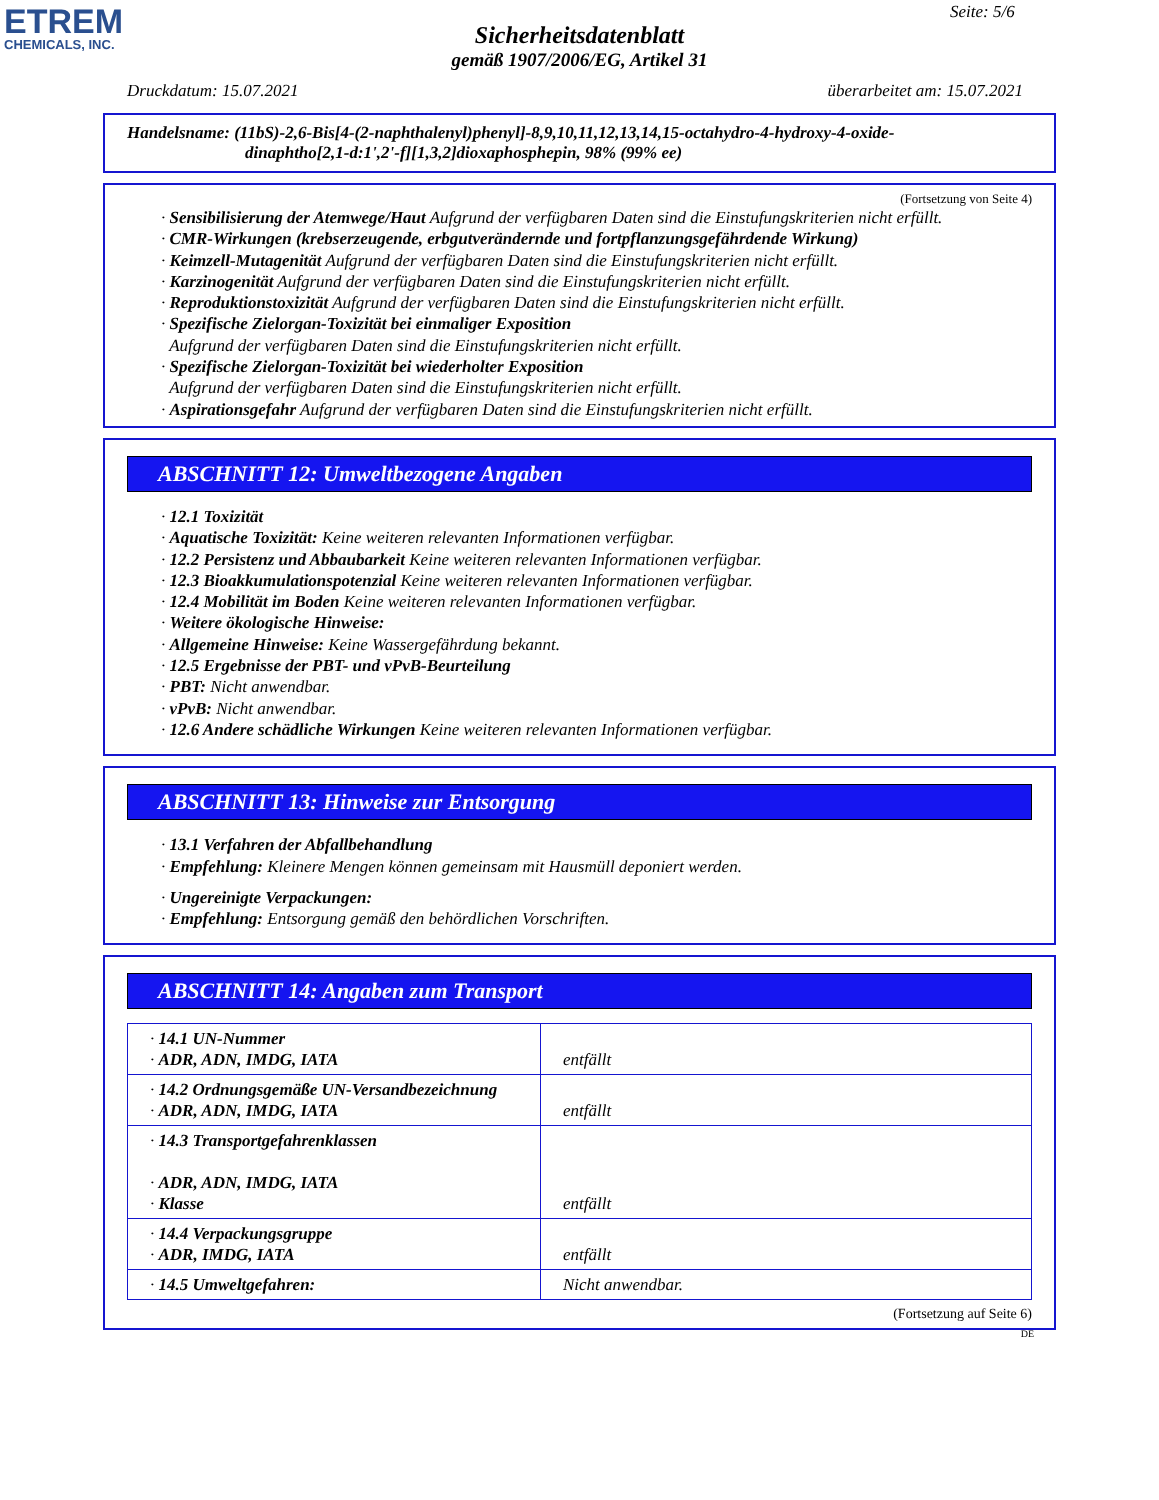ETREM
CHEMICALS, INC.
Seite: 5/6
Sicherheitsdatenblatt
gemäß 1907/2006/EG, Artikel 31
Druckdatum: 15.07.2021 überarbeitet am: 15.07.2021
Handelsname: (11bS)-2,6-Bis[4-(2-naphthalenyl)phenyl]-8,9,10,11,12,13,14,15-octahydro-4-hydroxy-4-oxide-
dinaphtho[2,1-d:1',2'-f][1,3,2]dioxaphosphepin, 98% (99% ee)
(Fortsetzung von Seite 4)
· Sensibilisierung der Atemwege/Haut Aufgrund der verfügbaren Daten sind die Einstufungskriterien nicht erfüllt.
· CMR-Wirkungen (krebserzeugende, erbgutverändernde und fortpflanzungsgefährdende Wirkung)
· Keimzell-Mutagenität Aufgrund der verfügbaren Daten sind die Einstufungskriterien nicht erfüllt.
· Karzinogenität Aufgrund der verfügbaren Daten sind die Einstufungskriterien nicht erfüllt.
· Reproduktionstoxizität Aufgrund der verfügbaren Daten sind die Einstufungskriterien nicht erfüllt.
· Spezifische Zielorgan-Toxizität bei einmaliger Exposition
Aufgrund der verfügbaren Daten sind die Einstufungskriterien nicht erfüllt.
· Spezifische Zielorgan-Toxizität bei wiederholter Exposition
Aufgrund der verfügbaren Daten sind die Einstufungskriterien nicht erfüllt.
· Aspirationsgefahr Aufgrund der verfügbaren Daten sind die Einstufungskriterien nicht erfüllt.
ABSCHNITT 12: Umweltbezogene Angaben
· 12.1 Toxizität
· Aquatische Toxizität: Keine weiteren relevanten Informationen verfügbar.
· 12.2 Persistenz und Abbaubarkeit Keine weiteren relevanten Informationen verfügbar.
· 12.3 Bioakkumulationspotenzial Keine weiteren relevanten Informationen verfügbar.
· 12.4 Mobilität im Boden Keine weiteren relevanten Informationen verfügbar.
· Weitere ökologische Hinweise:
· Allgemeine Hinweise: Keine Wassergefährdung bekannt.
· 12.5 Ergebnisse der PBT- und vPvB-Beurteilung
· PBT: Nicht anwendbar.
· vPvB: Nicht anwendbar.
· 12.6 Andere schädliche Wirkungen Keine weiteren relevanten Informationen verfügbar.
ABSCHNITT 13: Hinweise zur Entsorgung
· 13.1 Verfahren der Abfallbehandlung
· Empfehlung: Kleinere Mengen können gemeinsam mit Hausmüll deponiert werden.
· Ungereinigte Verpackungen:
· Empfehlung: Entsorgung gemäß den behördlichen Vorschriften.
ABSCHNITT 14: Angaben zum Transport
| · 14.1 UN-Nummer · ADR, ADN, IMDG, IATA | entfällt |
| · 14.2 Ordnungsgemäße UN-Versandbezeichnung · ADR, ADN, IMDG, IATA | entfällt |
| · 14.3 Transportgefahrenklassen · ADR, ADN, IMDG, IATA · Klasse | entfällt |
| · 14.4 Verpackungsgruppe · ADR, IMDG, IATA | entfällt |
| · 14.5 Umweltgefahren: | Nicht anwendbar. |
(Fortsetzung auf Seite 6)
DE